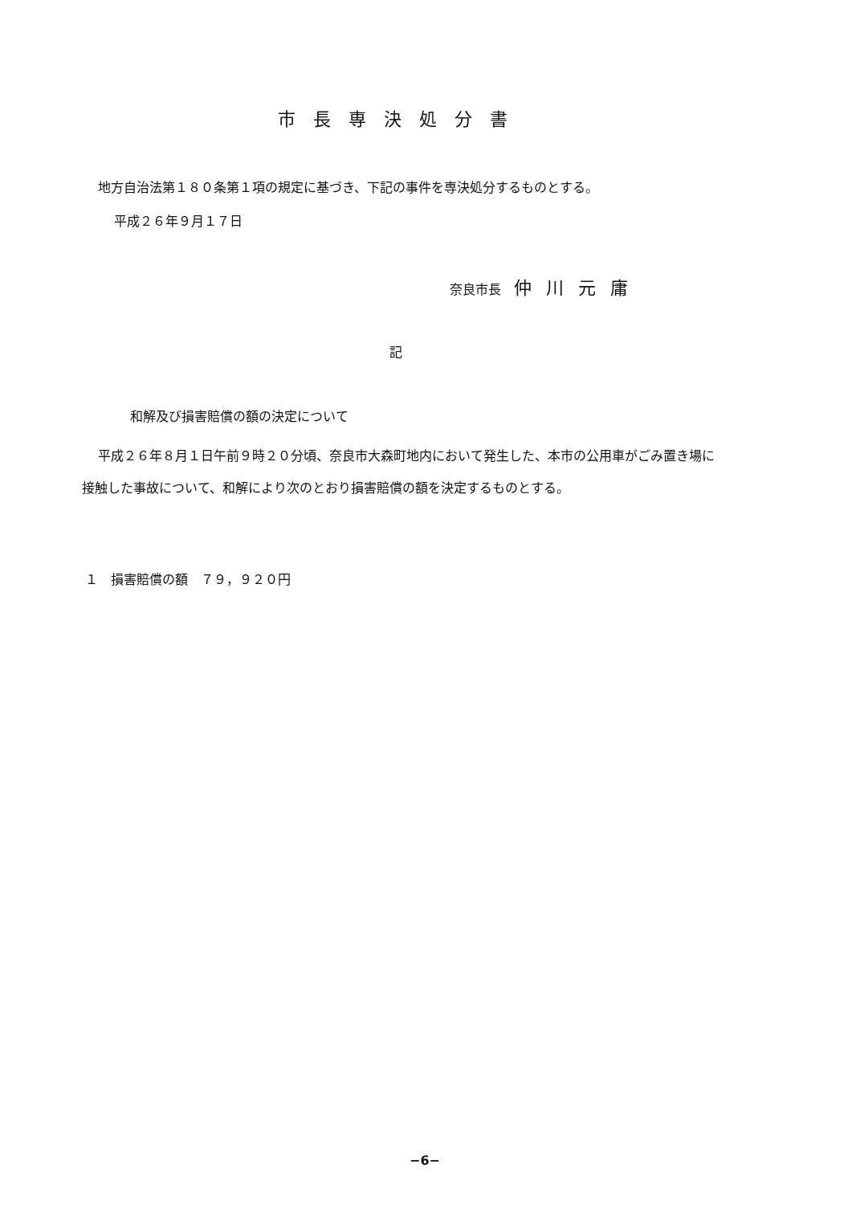市長専決処分書
地方自治法第１８０条第１項の規定に基づき、下記の事件を専決処分するものとする。
平成２６年９月１７日
奈良市長　仲川元庸
記
和解及び損害賠償の額の決定について
平成２６年８月１日午前９時２０分頃、奈良市大森町地内において発生した、本市の公用車がごみ置き場に接触した事故について、和解により次のとおり損害賠償の額を決定するものとする。
１　損害賠償の額　７９，９２０円
−6−